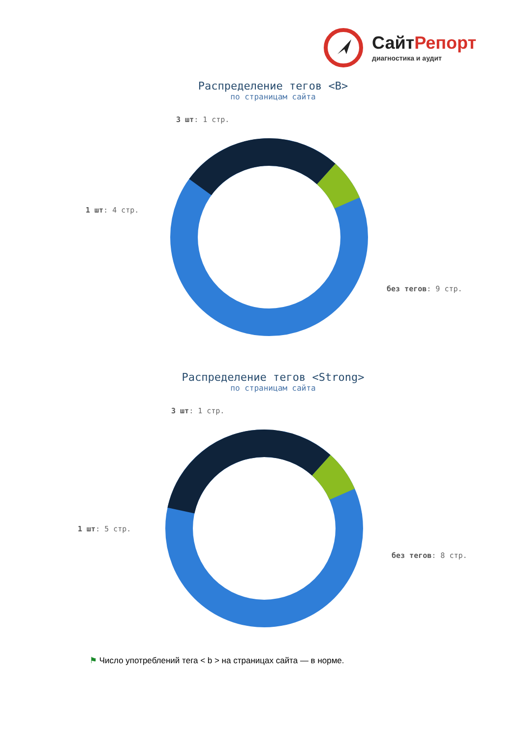СайтРепорт
диагностика и аудит
Распределение тегов <B>
по страницам сайта
3 шт: 1 стр.
1 шт: 4 стр.
без тегов: 9 стр.
Распределение тегов <Strong>
по страницам сайта
3 шт: 1 стр.
1 шт: 5 стр.
без тегов: 8 стр.
⚑ Число употреблений тега < b > на страницах сайта — в норме.